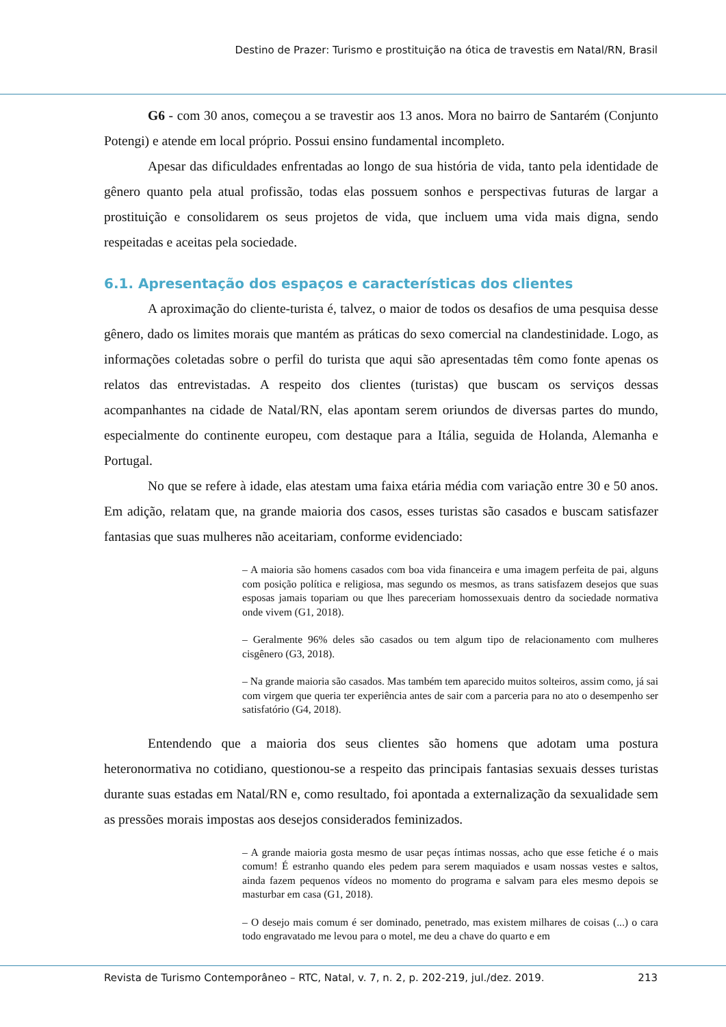Destino de Prazer: Turismo e prostituição na ótica de travestis em Natal/RN, Brasil
G6 - com 30 anos, começou a se travestir aos 13 anos. Mora no bairro de Santarém (Conjunto Potengi) e atende em local próprio. Possui ensino fundamental incompleto.
Apesar das dificuldades enfrentadas ao longo de sua história de vida, tanto pela identidade de gênero quanto pela atual profissão, todas elas possuem sonhos e perspectivas futuras de largar a prostituição e consolidarem os seus projetos de vida, que incluem uma vida mais digna, sendo respeitadas e aceitas pela sociedade.
6.1. Apresentação dos espaços e características dos clientes
A aproximação do cliente-turista é, talvez, o maior de todos os desafios de uma pesquisa desse gênero, dado os limites morais que mantém as práticas do sexo comercial na clandestinidade. Logo, as informações coletadas sobre o perfil do turista que aqui são apresentadas têm como fonte apenas os relatos das entrevistadas. A respeito dos clientes (turistas) que buscam os serviços dessas acompanhantes na cidade de Natal/RN, elas apontam serem oriundos de diversas partes do mundo, especialmente do continente europeu, com destaque para a Itália, seguida de Holanda, Alemanha e Portugal.
No que se refere à idade, elas atestam uma faixa etária média com variação entre 30 e 50 anos. Em adição, relatam que, na grande maioria dos casos, esses turistas são casados e buscam satisfazer fantasias que suas mulheres não aceitariam, conforme evidenciado:
– A maioria são homens casados com boa vida financeira e uma imagem perfeita de pai, alguns com posição política e religiosa, mas segundo os mesmos, as trans satisfazem desejos que suas esposas jamais topariam ou que lhes pareceriam homossexuais dentro da sociedade normativa onde vivem (G1, 2018).
– Geralmente 96% deles são casados ou tem algum tipo de relacionamento com mulheres cisgênero (G3, 2018).
– Na grande maioria são casados. Mas também tem aparecido muitos solteiros, assim como, já sai com virgem que queria ter experiência antes de sair com a parceria para no ato o desempenho ser satisfatório (G4, 2018).
Entendendo que a maioria dos seus clientes são homens que adotam uma postura heteronormativa no cotidiano, questionou-se a respeito das principais fantasias sexuais desses turistas durante suas estadas em Natal/RN e, como resultado, foi apontada a externalização da sexualidade sem as pressões morais impostas aos desejos considerados feminizados.
– A grande maioria gosta mesmo de usar peças íntimas nossas, acho que esse fetiche é o mais comum! É estranho quando eles pedem para serem maquiados e usam nossas vestes e saltos, ainda fazem pequenos vídeos no momento do programa e salvam para eles mesmo depois se masturbar em casa (G1, 2018).
– O desejo mais comum é ser dominado, penetrado, mas existem milhares de coisas (...) o cara todo engravatado me levou para o motel, me deu a chave do quarto e em
Revista de Turismo Contemporâneo – RTC, Natal, v. 7, n. 2, p. 202-219, jul./dez. 2019. 213